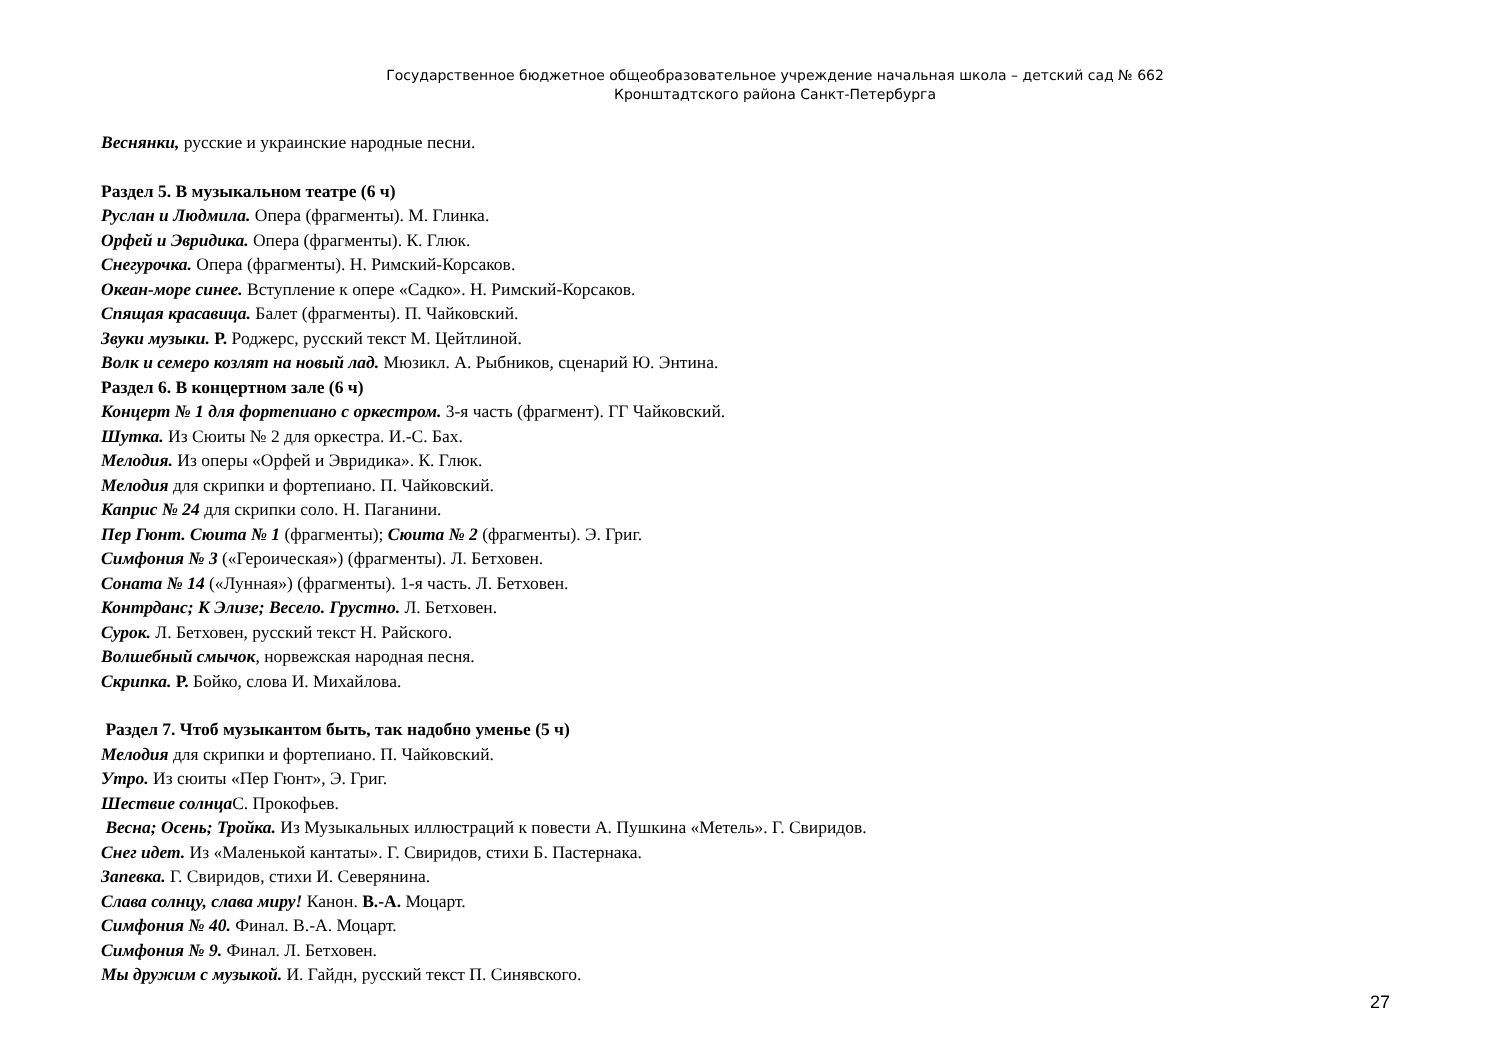Государственное бюджетное общеобразовательное учреждение начальная школа – детский сад № 662
Кронштадтского района Санкт-Петербурга
Веснянки, русские и украинские народные песни.
Раздел 5. В музыкальном театре (6 ч)
Руслан и Людмила. Опера (фрагменты). М. Глинка.
Орфей и Эвридика. Опера (фрагменты). К. Глюк.
Снегурочка. Опера (фрагменты). Н. Римский-Корсаков.
Океан-море синее. Вступление к опере «Садко». Н. Римский-Корсаков.
Спящая красавица. Балет (фрагменты). П. Чайковский.
Звуки музыки. Р. Роджерс, русский текст М. Цейтлиной.
Волк и семеро козлят на новый лад. Мюзикл. А. Рыбников, сценарий Ю. Энтина.
Раздел 6. В концертном зале (6 ч)
Концерт № 1 для фортепиано с оркестром. 3-я часть (фрагмент). ГГ Чайковский.
Шутка. Из Сюиты № 2 для оркестра. И.-С. Бах.
Мелодия. Из оперы «Орфей и Эвридика». К. Глюк.
Мелодия для скрипки и фортепиано. П. Чайковский.
Каприс № 24 для скрипки соло. Н. Паганини.
Пер Гюнт. Сюита № 1 (фрагменты); Сюита № 2 (фрагменты). Э. Григ.
Симфония № 3 («Героическая») (фрагменты). Л. Бетховен.
Соната № 14 («Лунная») (фрагменты). 1-я часть. Л. Бетховен.
Контрданс; К Элизе; Весело. Грустно. Л. Бетховен.
Сурок. Л. Бетховен, русский текст Н. Райского.
Волшебный смычок, норвежская народная песня.
Скрипка. Р. Бойко, слова И. Михайлова.
Раздел 7. Чтоб музыкантом быть, так надобно уменье (5 ч)
Мелодия для скрипки и фортепиано. П. Чайковский.
Утро. Из сюиты «Пер Гюнт», Э. Григ.
Шествие солнца С. Прокофьев.
Весна; Осень; Тройка. Из Музыкальных иллюстраций к повести А. Пушкина «Метель». Г. Свиридов.
Снег идет. Из «Маленькой кантаты». Г. Свиридов, стихи Б. Пастернака.
Запевка. Г. Свиридов, стихи И. Северянина.
Слава солнцу, слава миру! Канон. В.-А. Моцарт.
Симфония № 40. Финал. В.-А. Моцарт.
Симфония № 9. Финал. Л. Бетховен.
Мы дружим с музыкой. И. Гайдн, русский текст П. Синявского.
27